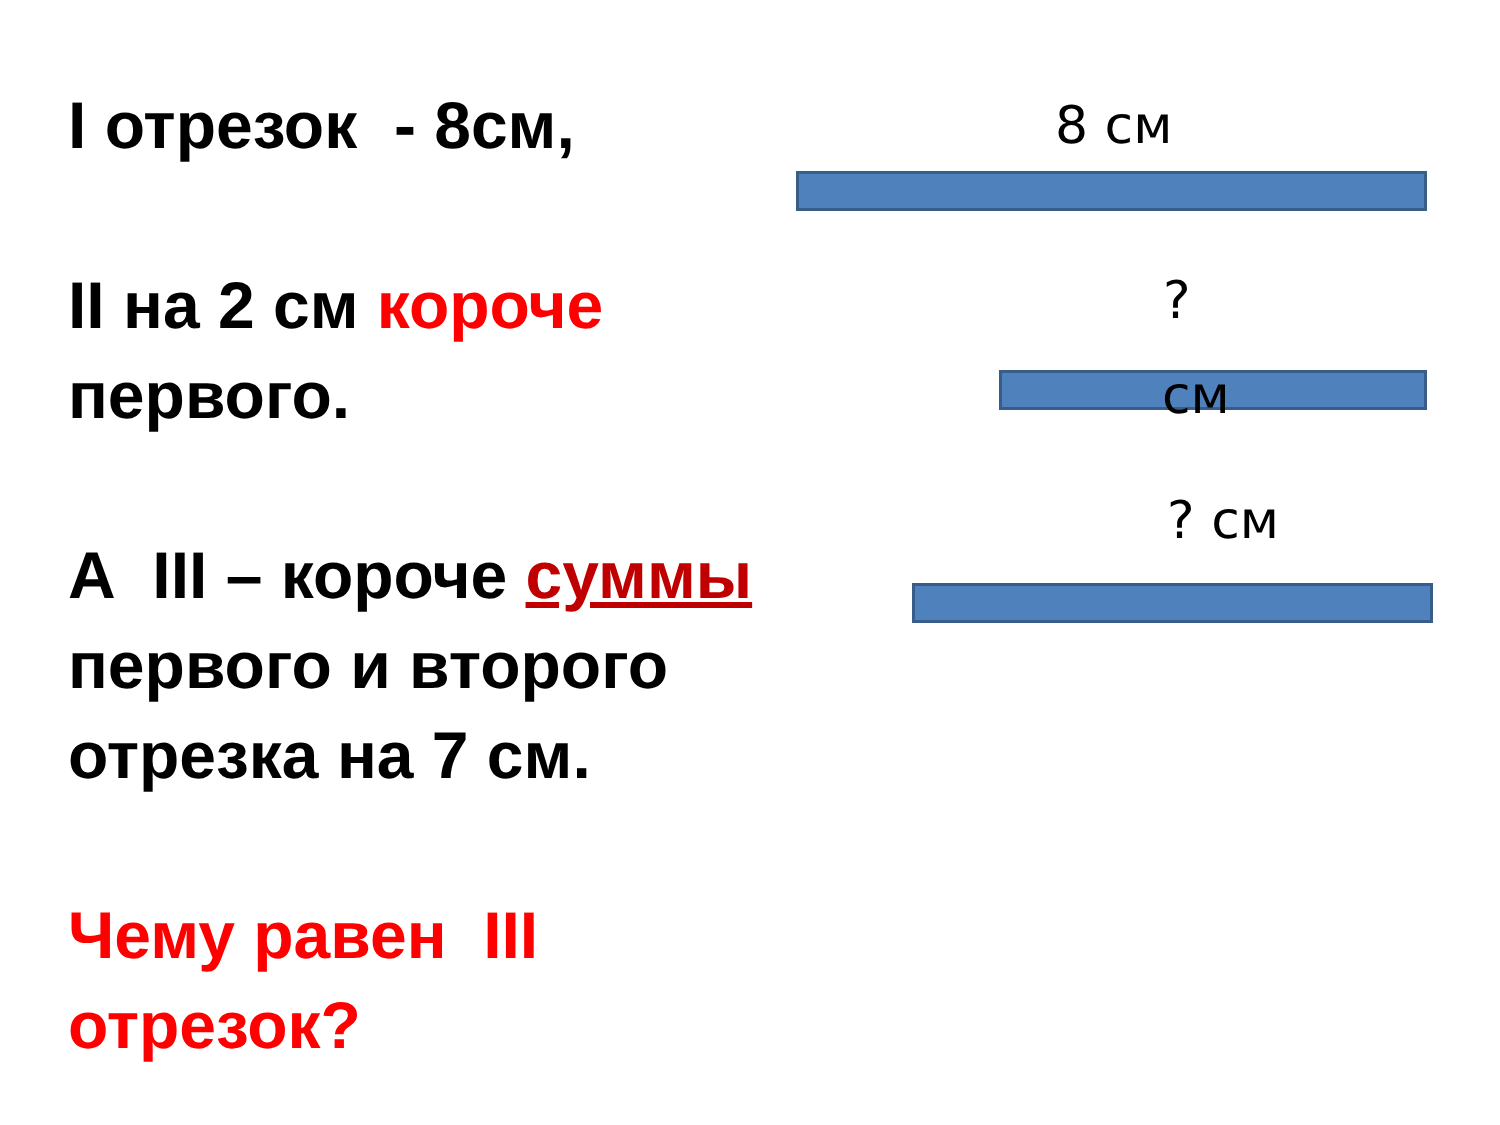I отрезок - 8см,
II на 2 см короче первого.
А III – короче суммы
первого и второго отрезка на 7 см.
Чему равен III отрезок?
8 см
?
см
? см